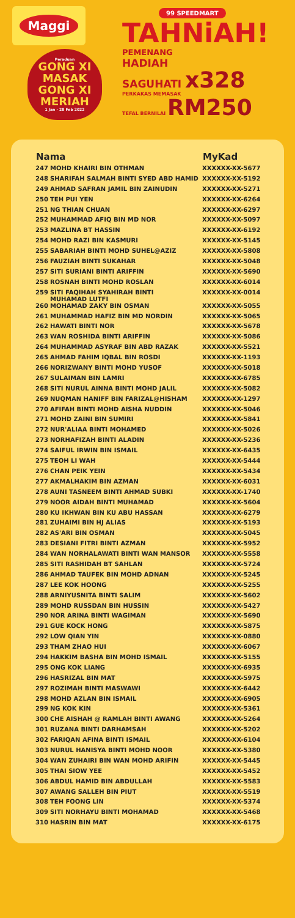Maggi
Peraduan
GONG XI
MASAK
GONG XI
MERIAH
1 Jan - 28 Feb 2022
99 SPEEDMART
TAHNiAH!
PEMENANG
HADIAH
SAGUHATI x328
PERKAKAS MEMASAK
TEFAL BERNILAI RM250
| Nama | | MyKad |
| --- | --- | --- |
| 247 | MOHD KHAIRI BIN OTHMAN | XXXXXX-XX-5677 |
| 248 | SHARIFAH SALMAH BINTI SYED ABD HAMID | XXXXXX-XX-5192 |
| 249 | AHMAD SAFRAN JAMIL BIN ZAINUDIN | XXXXXX-XX-5271 |
| 250 | TEH PUI YEN | XXXXXX-XX-6264 |
| 251 | NG THIAN CHUAN | XXXXXX-XX-6297 |
| 252 | MUHAMMAD AFIQ BIN MD NOR | XXXXXX-XX-5097 |
| 253 | MAZLINA BT HASSIN | XXXXXX-XX-6192 |
| 254 | MOHD RAZI BIN KASMURI | XXXXXX-XX-5145 |
| 255 | SABARIAH BINTI MOHD SUHEL@AZIZ | XXXXXX-XX-5808 |
| 256 | FAUZIAH BINTI SUKAHAR | XXXXXX-XX-5048 |
| 257 | SITI SURIANI BINTI ARIFFIN | XXXXXX-XX-5690 |
| 258 | ROSNAH BINTI MOHD ROSLAN | XXXXXX-XX-6014 |
| 259 | SITI FAQIHAH SYAHIRAH BINTI MUHAMAD LUTFI | XXXXXX-XX-0014 |
| 260 | MOHAMAD ZAKY BIN OSMAN | XXXXXX-XX-5055 |
| 261 | MUHAMMAD HAFIZ BIN MD NORDIN | XXXXXX-XX-5065 |
| 262 | HAWATI BINTI NOR | XXXXXX-XX-5678 |
| 263 | WAN ROSHIDA BINTI ARIFFIN | XXXXXX-XX-5086 |
| 264 | MUHAMMAD ASYRAF BIN ABD RAZAK | XXXXXX-XX-5521 |
| 265 | AHMAD FAHIM IQBAL BIN ROSDI | XXXXXX-XX-1193 |
| 266 | NORIZWANY BINTI MOHD YUSOF | XXXXXX-XX-5018 |
| 267 | SULAIMAN BIN LAMRI | XXXXXX-XX-6785 |
| 268 | SITI NURUL AINNA BINTI MOHD JALIL | XXXXXX-XX-5082 |
| 269 | NUQMAN HANIFF BIN FARIZAL@HISHAM | XXXXXX-XX-1297 |
| 270 | AFIFAH BINTI MOHD AISHA NUDDIN | XXXXXX-XX-5046 |
| 271 | MOHD ZAINI BIN SUMIRI | XXXXXX-XX-5841 |
| 272 | NUR'ALIAA BINTI MOHAMED | XXXXXX-XX-5026 |
| 273 | NORHAFIZAH BINTI ALADIN | XXXXXX-XX-5236 |
| 274 | SAIFUL IRWIN BIN ISMAIL | XXXXXX-XX-6435 |
| 275 | TEOH LI WAH | XXXXXX-XX-5444 |
| 276 | CHAN PEIK YEIN | XXXXXX-XX-5434 |
| 277 | AKMALHAKIM BIN AZMAN | XXXXXX-XX-6031 |
| 278 | AUNI TASNEEM BINTI AHMAD SUBKI | XXXXXX-XX-1740 |
| 279 | NOOR AIDAH BINTI MUHAMAD | XXXXXX-XX-5604 |
| 280 | KU IKHWAN BIN KU ABU HASSAN | XXXXXX-XX-6279 |
| 281 | ZUHAIMI BIN HJ ALIAS | XXXXXX-XX-5193 |
| 282 | AS'ARI BIN OSMAN | XXXXXX-XX-5045 |
| 283 | DESIANI FITRI BINTI AZMAN | XXXXXX-XX-5952 |
| 284 | WAN NORHALAWATI BINTI WAN MANSOR | XXXXXX-XX-5558 |
| 285 | SITI RASHIDAH BT SAHLAN | XXXXXX-XX-5724 |
| 286 | AHMAD TAUFEK BIN MOHD ADNAN | XXXXXX-XX-5245 |
| 287 | LEE KOK HOONG | XXXXXX-XX-5255 |
| 288 | ARNIYUSNITA BINTI SALIM | XXXXXX-XX-5602 |
| 289 | MOHD RUSSDAN BIN HUSSIN | XXXXXX-XX-5427 |
| 290 | NOR ARINA BINTI WAGIMAN | XXXXXX-XX-5690 |
| 291 | GUE KOCK HONG | XXXXXX-XX-5875 |
| 292 | LOW QIAN YIN | XXXXXX-XX-0880 |
| 293 | THAM ZHAO HUI | XXXXXX-XX-6067 |
| 294 | HAKKIM BASHA BIN MOHD ISMAIL | XXXXXX-XX-5155 |
| 295 | ONG KOK LIANG | XXXXXX-XX-6935 |
| 296 | HASRIZAL BIN MAT | XXXXXX-XX-5975 |
| 297 | ROZIMAH BINTI MASWAWI | XXXXXX-XX-6442 |
| 298 | MOHD AZLAN BIN ISMAIL | XXXXXX-XX-6905 |
| 299 | NG KOK KIN | XXXXXX-XX-5361 |
| 300 | CHE AISHAH @ RAMLAH BINTI AWANG | XXXXXX-XX-5264 |
| 301 | RUZANA BINTI DARHAMSAH | XXXXXX-XX-5202 |
| 302 | FARIQAN AFINA BINTI ISMAIL | XXXXXX-XX-6104 |
| 303 | NURUL HANISYA BINTI MOHD NOOR | XXXXXX-XX-5380 |
| 304 | WAN ZUHAIRI BIN WAN MOHD ARIFIN | XXXXXX-XX-5445 |
| 305 | THAI SIOW YEE | XXXXXX-XX-5452 |
| 306 | ABDUL HAMID BIN ABDULLAH | XXXXXX-XX-5583 |
| 307 | AWANG SALLEH BIN PIUT | XXXXXX-XX-5519 |
| 308 | TEH FOONG LIN | XXXXXX-XX-5374 |
| 309 | SITI NORHAYU BINTI MOHAMAD | XXXXXX-XX-5468 |
| 310 | HASRIN BIN MAT | XXXXXX-XX-6175 |